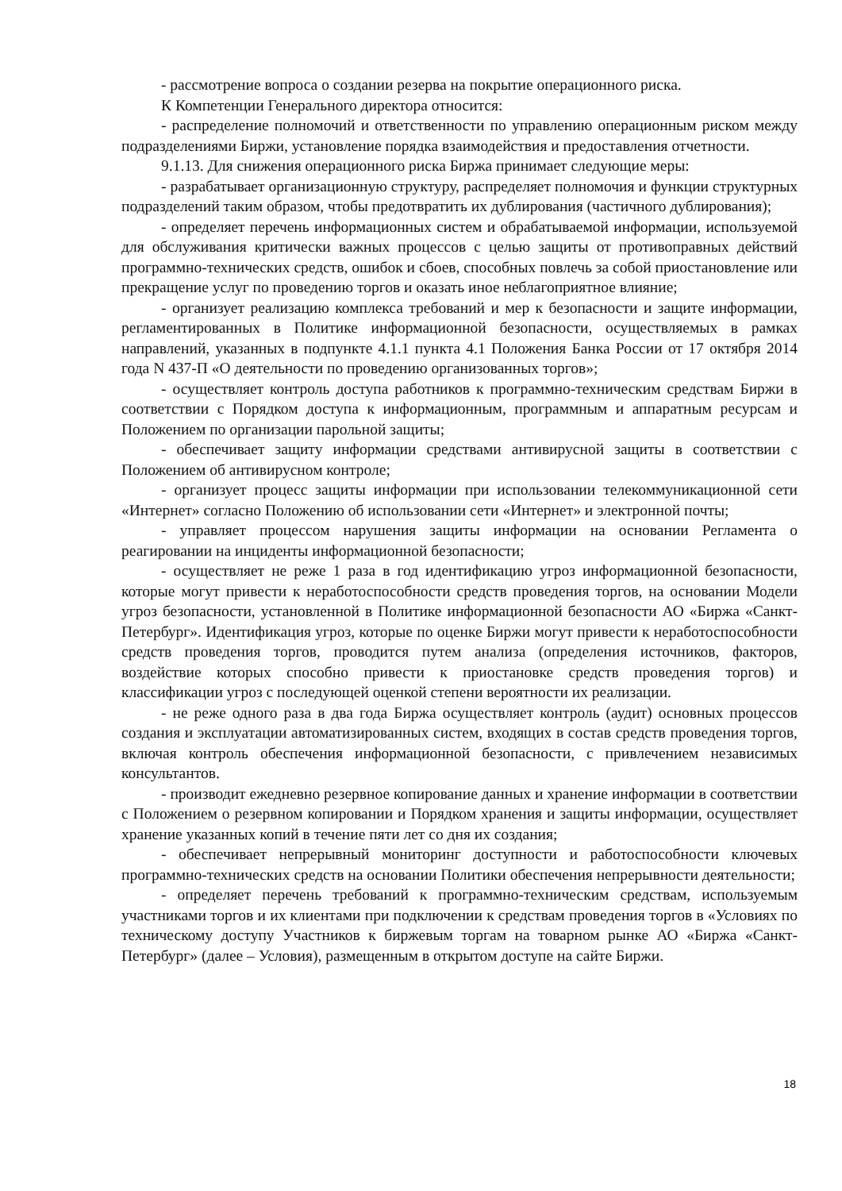- рассмотрение вопроса о создании резерва на покрытие операционного риска.
К Компетенции Генерального директора относится:
- распределение полномочий и ответственности по управлению операционным риском между подразделениями Биржи, установление порядка взаимодействия и предоставления отчетности.
9.1.13. Для снижения операционного риска Биржа принимает следующие меры:
- разрабатывает организационную структуру, распределяет полномочия и функции структурных подразделений таким образом, чтобы предотвратить их дублирования (частичного дублирования);
- определяет перечень информационных систем и обрабатываемой информации, используемой для обслуживания критически важных процессов с целью защиты от противоправных действий программно-технических средств, ошибок и сбоев, способных повлечь за собой приостановление или прекращение услуг по проведению торгов и оказать иное неблагоприятное влияние;
- организует реализацию комплекса требований и мер к безопасности и защите информации, регламентированных в Политике информационной безопасности, осуществляемых в рамках направлений, указанных в подпункте 4.1.1 пункта 4.1 Положения Банка России от 17 октября 2014 года N 437-П «О деятельности по проведению организованных торгов»;
- осуществляет контроль доступа работников к программно-техническим средствам Биржи в соответствии с Порядком доступа к информационным, программным и аппаратным ресурсам и Положением по организации парольной защиты;
- обеспечивает защиту информации средствами антивирусной защиты в соответствии с Положением об антивирусном контроле;
- организует процесс защиты информации при использовании телекоммуникационной сети «Интернет» согласно Положению об использовании сети «Интернет» и электронной почты;
- управляет процессом нарушения защиты информации на основании Регламента о реагировании на инциденты информационной безопасности;
- осуществляет не реже 1 раза в год идентификацию угроз информационной безопасности, которые могут привести к неработоспособности средств проведения торгов, на основании Модели угроз безопасности, установленной в Политике информационной безопасности АО «Биржа «Санкт-Петербург». Идентификация угроз, которые по оценке Биржи могут привести к неработоспособности средств проведения торгов, проводится путем анализа (определения источников, факторов, воздействие которых способно привести к приостановке средств проведения торгов) и классификации угроз с последующей оценкой степени вероятности их реализации.
- не реже одного раза в два года Биржа осуществляет контроль (аудит) основных процессов создания и эксплуатации автоматизированных систем, входящих в состав средств проведения торгов, включая контроль обеспечения информационной безопасности, с привлечением независимых консультантов.
- производит ежедневно резервное копирование данных и хранение информации в соответствии с Положением о резервном копировании и Порядком хранения и защиты информации, осуществляет хранение указанных копий в течение пяти лет со дня их создания;
- обеспечивает непрерывный мониторинг доступности и работоспособности ключевых программно-технических средств на основании Политики обеспечения непрерывности деятельности;
- определяет перечень требований к программно-техническим средствам, используемым участниками торгов и их клиентами при подключении к средствам проведения торгов в «Условиях по техническому доступу Участников к биржевым торгам на товарном рынке АО «Биржа «Санкт-Петербург» (далее – Условия), размещенным в открытом доступе на сайте Биржи.
18